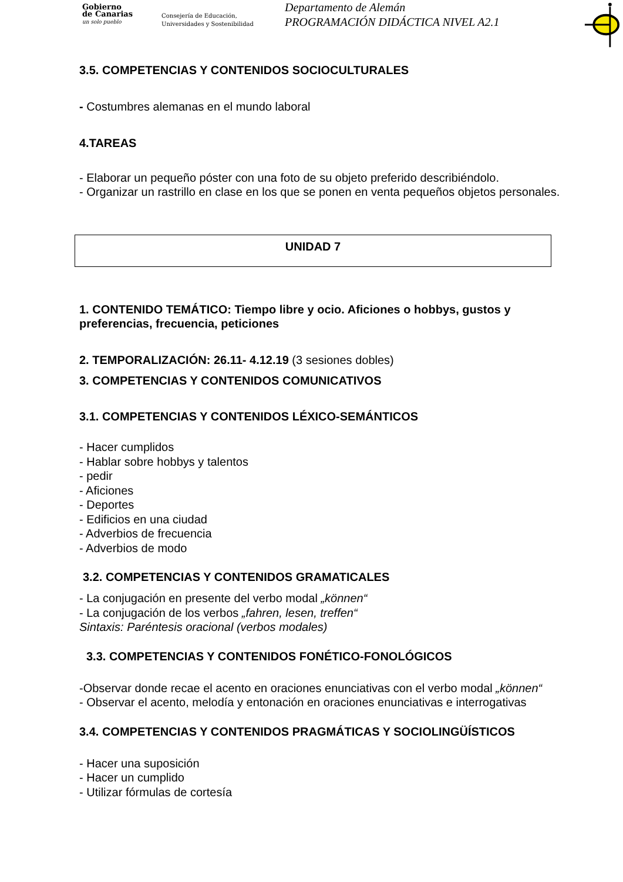Gobierno
de Canarias
un solo pueblo
Consejería de Educación,
Universidades y Sostenibilidad
Departamento de Alemán
PROGRAMACIÓN DIDÁCTICA NIVEL A2.1
3.5. COMPETENCIAS Y CONTENIDOS SOCIOCULTURALES
- Costumbres alemanas en el mundo laboral
4.TAREAS
- Elaborar un pequeño póster con una foto de su objeto preferido describiéndolo.
- Organizar un rastrillo en clase en los que se ponen en venta pequeños objetos personales.
UNIDAD 7
1. CONTENIDO TEMÁTICO: Tiempo libre y ocio. Aficiones o hobbys, gustos y preferencias, frecuencia, peticiones
2. TEMPORALIZACIÓN: 26.11- 4.12.19 (3 sesiones dobles)
3. COMPETENCIAS Y CONTENIDOS COMUNICATIVOS
3.1. COMPETENCIAS Y CONTENIDOS LÉXICO-SEMÁNTICOS
- Hacer cumplidos
- Hablar sobre hobbys y talentos
- pedir
- Aficiones
- Deportes
- Edificios en una ciudad
- Adverbios de frecuencia
- Adverbios de modo
3.2. COMPETENCIAS Y CONTENIDOS GRAMATICALES
- La conjugación en presente del verbo modal „können“
- La conjugación de los verbos „fahren, lesen, treffen“
Sintaxis: Paréntesis oracional (verbos modales)
3.3. COMPETENCIAS Y CONTENIDOS FONÉTICO-FONOLÓGICOS
-Observar donde recae el acento en oraciones enunciativas con el verbo modal „können“
- Observar el acento, melodía y entonación en oraciones enunciativas e interrogativas
3.4. COMPETENCIAS Y CONTENIDOS PRAGMÁTICAS Y SOCIOLINGÜÍSTICOS
- Hacer una suposición
- Hacer un cumplido
- Utilizar fórmulas de cortesía